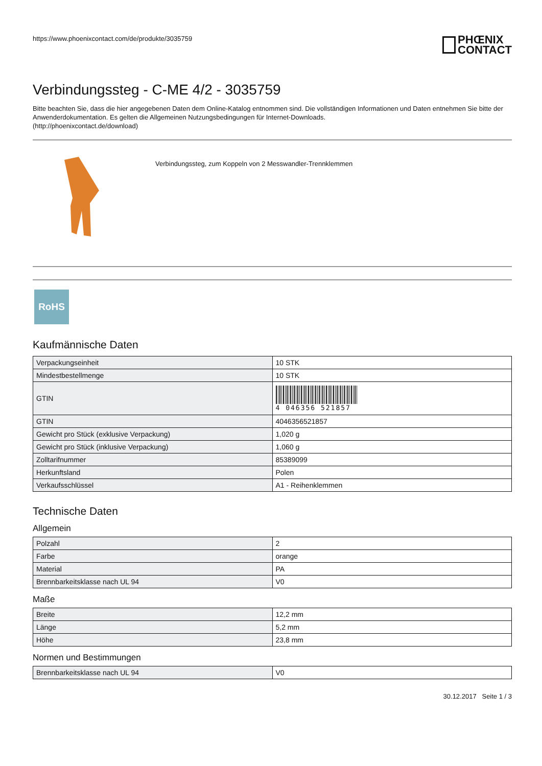https://www.phoenixcontact.com/de/produkte/3035759
PHŒNIX
CONTACT
Verbindungssteg - C-ME 4/2 - 3035759
Bitte beachten Sie, dass die hier angegebenen Daten dem Online-Katalog entnommen sind. Die vollständigen Informationen und Daten entnehmen Sie bitte der Anwenderdokumentation. Es gelten die Allgemeinen Nutzungsbedingungen für Internet-Downloads.
(http://phoenixcontact.de/download)
Verbindungssteg, zum Koppeln von 2 Messwandler-Trennklemmen
RoHS
Kaufmännische Daten
| Verpackungseinheit | 10 STK |
| Mindestbestellmenge | 10 STK |
| GTIN | 4 046356 521857 |
| GTIN | 4046356521857 |
| Gewicht pro Stück (exklusive Verpackung) | 1,020 g |
| Gewicht pro Stück (inklusive Verpackung) | 1,060 g |
| Zolltarifnummer | 85389099 |
| Herkunftsland | Polen |
| Verkaufsschlüssel | A1 - Reihenklemmen |
Technische Daten
Allgemein
| Polzahl | 2 |
| Farbe | orange |
| Material | PA |
| Brennbarkeitsklasse nach UL 94 | V0 |
Maße
| Breite | 12,2 mm |
| Länge | 5,2 mm |
| Höhe | 23,8 mm |
Normen und Bestimmungen
| Brennbarkeitsklasse nach UL 94 | V0 |
30.12.2017 Seite 1 / 3